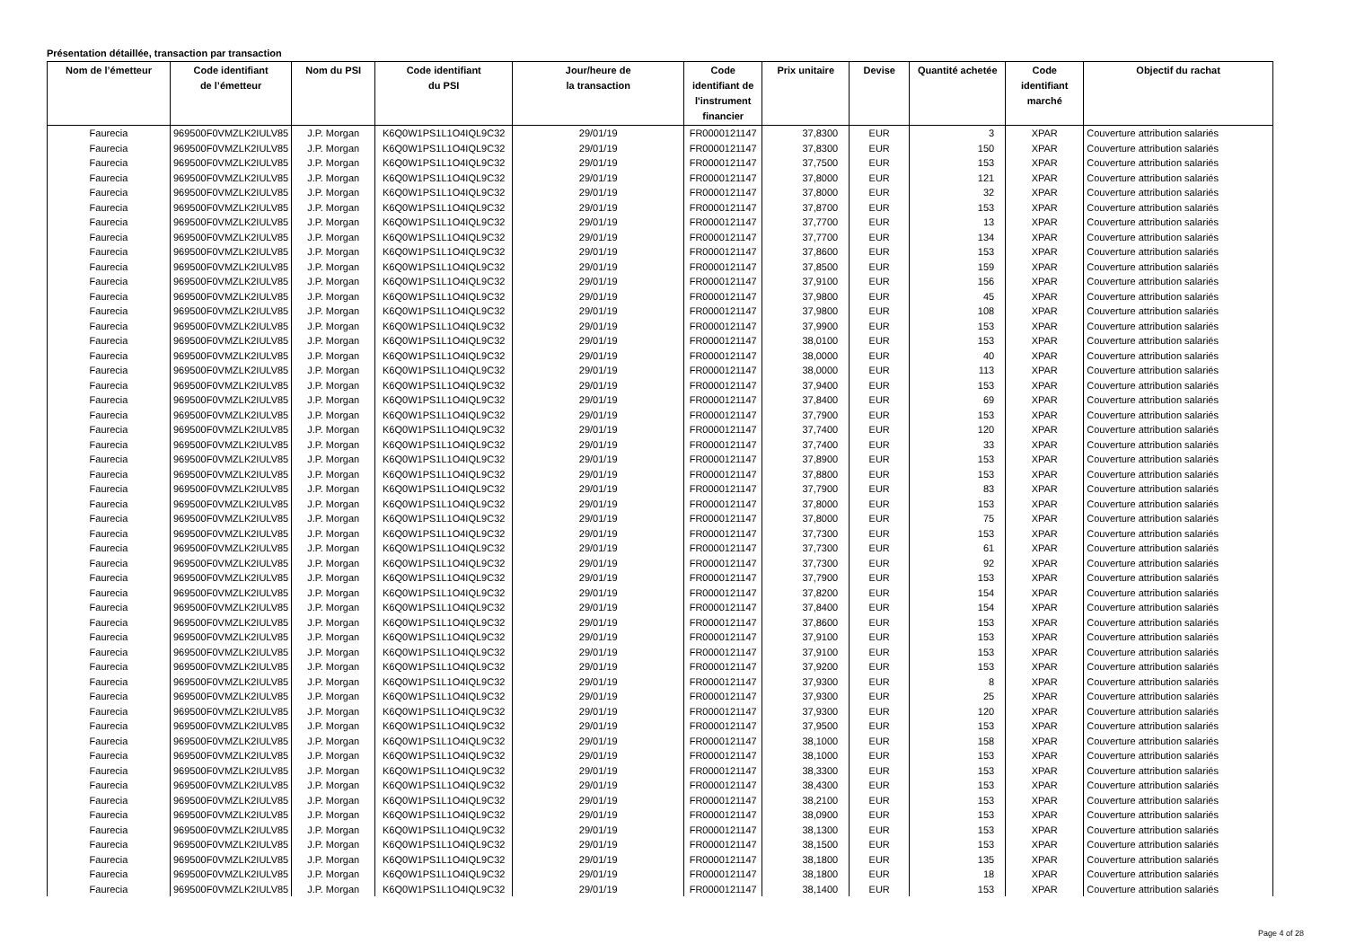Présentation détaillée, transaction par transaction
| Nom de l’émetteur | Code identifiant de l’émetteur | Nom du PSI | Code identifiant du PSI | Jour/heure de la transaction | Code identifiant de l'instrument financier | Prix unitaire | Devise | Quantité achetée | Code identifiant marché | Objectif du rachat |
| --- | --- | --- | --- | --- | --- | --- | --- | --- | --- | --- |
| Faurecia | 969500F0VMZLK2IULV85 | J.P. Morgan | K6Q0W1PS1L1O4IQL9C32 | 29/01/19 | FR0000121147 | 37,8300 | EUR | 3 | XPAR | Couverture attribution salariés |
| Faurecia | 969500F0VMZLK2IULV85 | J.P. Morgan | K6Q0W1PS1L1O4IQL9C32 | 29/01/19 | FR0000121147 | 37,8300 | EUR | 150 | XPAR | Couverture attribution salariés |
| Faurecia | 969500F0VMZLK2IULV85 | J.P. Morgan | K6Q0W1PS1L1O4IQL9C32 | 29/01/19 | FR0000121147 | 37,7500 | EUR | 153 | XPAR | Couverture attribution salariés |
| Faurecia | 969500F0VMZLK2IULV85 | J.P. Morgan | K6Q0W1PS1L1O4IQL9C32 | 29/01/19 | FR0000121147 | 37,8000 | EUR | 121 | XPAR | Couverture attribution salariés |
| Faurecia | 969500F0VMZLK2IULV85 | J.P. Morgan | K6Q0W1PS1L1O4IQL9C32 | 29/01/19 | FR0000121147 | 37,8000 | EUR | 32 | XPAR | Couverture attribution salariés |
| Faurecia | 969500F0VMZLK2IULV85 | J.P. Morgan | K6Q0W1PS1L1O4IQL9C32 | 29/01/19 | FR0000121147 | 37,8700 | EUR | 153 | XPAR | Couverture attribution salariés |
| Faurecia | 969500F0VMZLK2IULV85 | J.P. Morgan | K6Q0W1PS1L1O4IQL9C32 | 29/01/19 | FR0000121147 | 37,7700 | EUR | 13 | XPAR | Couverture attribution salariés |
| Faurecia | 969500F0VMZLK2IULV85 | J.P. Morgan | K6Q0W1PS1L1O4IQL9C32 | 29/01/19 | FR0000121147 | 37,7700 | EUR | 134 | XPAR | Couverture attribution salariés |
| Faurecia | 969500F0VMZLK2IULV85 | J.P. Morgan | K6Q0W1PS1L1O4IQL9C32 | 29/01/19 | FR0000121147 | 37,8600 | EUR | 153 | XPAR | Couverture attribution salariés |
| Faurecia | 969500F0VMZLK2IULV85 | J.P. Morgan | K6Q0W1PS1L1O4IQL9C32 | 29/01/19 | FR0000121147 | 37,8500 | EUR | 159 | XPAR | Couverture attribution salariés |
| Faurecia | 969500F0VMZLK2IULV85 | J.P. Morgan | K6Q0W1PS1L1O4IQL9C32 | 29/01/19 | FR0000121147 | 37,9100 | EUR | 156 | XPAR | Couverture attribution salariés |
| Faurecia | 969500F0VMZLK2IULV85 | J.P. Morgan | K6Q0W1PS1L1O4IQL9C32 | 29/01/19 | FR0000121147 | 37,9800 | EUR | 45 | XPAR | Couverture attribution salariés |
| Faurecia | 969500F0VMZLK2IULV85 | J.P. Morgan | K6Q0W1PS1L1O4IQL9C32 | 29/01/19 | FR0000121147 | 37,9800 | EUR | 108 | XPAR | Couverture attribution salariés |
| Faurecia | 969500F0VMZLK2IULV85 | J.P. Morgan | K6Q0W1PS1L1O4IQL9C32 | 29/01/19 | FR0000121147 | 37,9900 | EUR | 153 | XPAR | Couverture attribution salariés |
| Faurecia | 969500F0VMZLK2IULV85 | J.P. Morgan | K6Q0W1PS1L1O4IQL9C32 | 29/01/19 | FR0000121147 | 38,0100 | EUR | 153 | XPAR | Couverture attribution salariés |
| Faurecia | 969500F0VMZLK2IULV85 | J.P. Morgan | K6Q0W1PS1L1O4IQL9C32 | 29/01/19 | FR0000121147 | 38,0000 | EUR | 40 | XPAR | Couverture attribution salariés |
| Faurecia | 969500F0VMZLK2IULV85 | J.P. Morgan | K6Q0W1PS1L1O4IQL9C32 | 29/01/19 | FR0000121147 | 38,0000 | EUR | 113 | XPAR | Couverture attribution salariés |
| Faurecia | 969500F0VMZLK2IULV85 | J.P. Morgan | K6Q0W1PS1L1O4IQL9C32 | 29/01/19 | FR0000121147 | 37,9400 | EUR | 153 | XPAR | Couverture attribution salariés |
| Faurecia | 969500F0VMZLK2IULV85 | J.P. Morgan | K6Q0W1PS1L1O4IQL9C32 | 29/01/19 | FR0000121147 | 37,8400 | EUR | 69 | XPAR | Couverture attribution salariés |
| Faurecia | 969500F0VMZLK2IULV85 | J.P. Morgan | K6Q0W1PS1L1O4IQL9C32 | 29/01/19 | FR0000121147 | 37,7900 | EUR | 153 | XPAR | Couverture attribution salariés |
| Faurecia | 969500F0VMZLK2IULV85 | J.P. Morgan | K6Q0W1PS1L1O4IQL9C32 | 29/01/19 | FR0000121147 | 37,7400 | EUR | 120 | XPAR | Couverture attribution salariés |
| Faurecia | 969500F0VMZLK2IULV85 | J.P. Morgan | K6Q0W1PS1L1O4IQL9C32 | 29/01/19 | FR0000121147 | 37,7400 | EUR | 33 | XPAR | Couverture attribution salariés |
| Faurecia | 969500F0VMZLK2IULV85 | J.P. Morgan | K6Q0W1PS1L1O4IQL9C32 | 29/01/19 | FR0000121147 | 37,8900 | EUR | 153 | XPAR | Couverture attribution salariés |
| Faurecia | 969500F0VMZLK2IULV85 | J.P. Morgan | K6Q0W1PS1L1O4IQL9C32 | 29/01/19 | FR0000121147 | 37,8800 | EUR | 153 | XPAR | Couverture attribution salariés |
| Faurecia | 969500F0VMZLK2IULV85 | J.P. Morgan | K6Q0W1PS1L1O4IQL9C32 | 29/01/19 | FR0000121147 | 37,7900 | EUR | 83 | XPAR | Couverture attribution salariés |
| Faurecia | 969500F0VMZLK2IULV85 | J.P. Morgan | K6Q0W1PS1L1O4IQL9C32 | 29/01/19 | FR0000121147 | 37,8000 | EUR | 153 | XPAR | Couverture attribution salariés |
| Faurecia | 969500F0VMZLK2IULV85 | J.P. Morgan | K6Q0W1PS1L1O4IQL9C32 | 29/01/19 | FR0000121147 | 37,8000 | EUR | 75 | XPAR | Couverture attribution salariés |
| Faurecia | 969500F0VMZLK2IULV85 | J.P. Morgan | K6Q0W1PS1L1O4IQL9C32 | 29/01/19 | FR0000121147 | 37,7300 | EUR | 153 | XPAR | Couverture attribution salariés |
| Faurecia | 969500F0VMZLK2IULV85 | J.P. Morgan | K6Q0W1PS1L1O4IQL9C32 | 29/01/19 | FR0000121147 | 37,7300 | EUR | 61 | XPAR | Couverture attribution salariés |
| Faurecia | 969500F0VMZLK2IULV85 | J.P. Morgan | K6Q0W1PS1L1O4IQL9C32 | 29/01/19 | FR0000121147 | 37,7300 | EUR | 92 | XPAR | Couverture attribution salariés |
| Faurecia | 969500F0VMZLK2IULV85 | J.P. Morgan | K6Q0W1PS1L1O4IQL9C32 | 29/01/19 | FR0000121147 | 37,7900 | EUR | 153 | XPAR | Couverture attribution salariés |
| Faurecia | 969500F0VMZLK2IULV85 | J.P. Morgan | K6Q0W1PS1L1O4IQL9C32 | 29/01/19 | FR0000121147 | 37,8200 | EUR | 154 | XPAR | Couverture attribution salariés |
| Faurecia | 969500F0VMZLK2IULV85 | J.P. Morgan | K6Q0W1PS1L1O4IQL9C32 | 29/01/19 | FR0000121147 | 37,8400 | EUR | 154 | XPAR | Couverture attribution salariés |
| Faurecia | 969500F0VMZLK2IULV85 | J.P. Morgan | K6Q0W1PS1L1O4IQL9C32 | 29/01/19 | FR0000121147 | 37,8600 | EUR | 153 | XPAR | Couverture attribution salariés |
| Faurecia | 969500F0VMZLK2IULV85 | J.P. Morgan | K6Q0W1PS1L1O4IQL9C32 | 29/01/19 | FR0000121147 | 37,9100 | EUR | 153 | XPAR | Couverture attribution salariés |
| Faurecia | 969500F0VMZLK2IULV85 | J.P. Morgan | K6Q0W1PS1L1O4IQL9C32 | 29/01/19 | FR0000121147 | 37,9100 | EUR | 153 | XPAR | Couverture attribution salariés |
| Faurecia | 969500F0VMZLK2IULV85 | J.P. Morgan | K6Q0W1PS1L1O4IQL9C32 | 29/01/19 | FR0000121147 | 37,9200 | EUR | 153 | XPAR | Couverture attribution salariés |
| Faurecia | 969500F0VMZLK2IULV85 | J.P. Morgan | K6Q0W1PS1L1O4IQL9C32 | 29/01/19 | FR0000121147 | 37,9300 | EUR | 8 | XPAR | Couverture attribution salariés |
| Faurecia | 969500F0VMZLK2IULV85 | J.P. Morgan | K6Q0W1PS1L1O4IQL9C32 | 29/01/19 | FR0000121147 | 37,9300 | EUR | 25 | XPAR | Couverture attribution salariés |
| Faurecia | 969500F0VMZLK2IULV85 | J.P. Morgan | K6Q0W1PS1L1O4IQL9C32 | 29/01/19 | FR0000121147 | 37,9300 | EUR | 120 | XPAR | Couverture attribution salariés |
| Faurecia | 969500F0VMZLK2IULV85 | J.P. Morgan | K6Q0W1PS1L1O4IQL9C32 | 29/01/19 | FR0000121147 | 37,9500 | EUR | 153 | XPAR | Couverture attribution salariés |
| Faurecia | 969500F0VMZLK2IULV85 | J.P. Morgan | K6Q0W1PS1L1O4IQL9C32 | 29/01/19 | FR0000121147 | 38,1000 | EUR | 158 | XPAR | Couverture attribution salariés |
| Faurecia | 969500F0VMZLK2IULV85 | J.P. Morgan | K6Q0W1PS1L1O4IQL9C32 | 29/01/19 | FR0000121147 | 38,1000 | EUR | 153 | XPAR | Couverture attribution salariés |
| Faurecia | 969500F0VMZLK2IULV85 | J.P. Morgan | K6Q0W1PS1L1O4IQL9C32 | 29/01/19 | FR0000121147 | 38,3300 | EUR | 153 | XPAR | Couverture attribution salariés |
| Faurecia | 969500F0VMZLK2IULV85 | J.P. Morgan | K6Q0W1PS1L1O4IQL9C32 | 29/01/19 | FR0000121147 | 38,4300 | EUR | 153 | XPAR | Couverture attribution salariés |
| Faurecia | 969500F0VMZLK2IULV85 | J.P. Morgan | K6Q0W1PS1L1O4IQL9C32 | 29/01/19 | FR0000121147 | 38,2100 | EUR | 153 | XPAR | Couverture attribution salariés |
| Faurecia | 969500F0VMZLK2IULV85 | J.P. Morgan | K6Q0W1PS1L1O4IQL9C32 | 29/01/19 | FR0000121147 | 38,0900 | EUR | 153 | XPAR | Couverture attribution salariés |
| Faurecia | 969500F0VMZLK2IULV85 | J.P. Morgan | K6Q0W1PS1L1O4IQL9C32 | 29/01/19 | FR0000121147 | 38,1300 | EUR | 153 | XPAR | Couverture attribution salariés |
| Faurecia | 969500F0VMZLK2IULV85 | J.P. Morgan | K6Q0W1PS1L1O4IQL9C32 | 29/01/19 | FR0000121147 | 38,1500 | EUR | 153 | XPAR | Couverture attribution salariés |
| Faurecia | 969500F0VMZLK2IULV85 | J.P. Morgan | K6Q0W1PS1L1O4IQL9C32 | 29/01/19 | FR0000121147 | 38,1800 | EUR | 135 | XPAR | Couverture attribution salariés |
| Faurecia | 969500F0VMZLK2IULV85 | J.P. Morgan | K6Q0W1PS1L1O4IQL9C32 | 29/01/19 | FR0000121147 | 38,1800 | EUR | 18 | XPAR | Couverture attribution salariés |
| Faurecia | 969500F0VMZLK2IULV85 | J.P. Morgan | K6Q0W1PS1L1O4IQL9C32 | 29/01/19 | FR0000121147 | 38,1400 | EUR | 153 | XPAR | Couverture attribution salariés |
Page 4 of 28